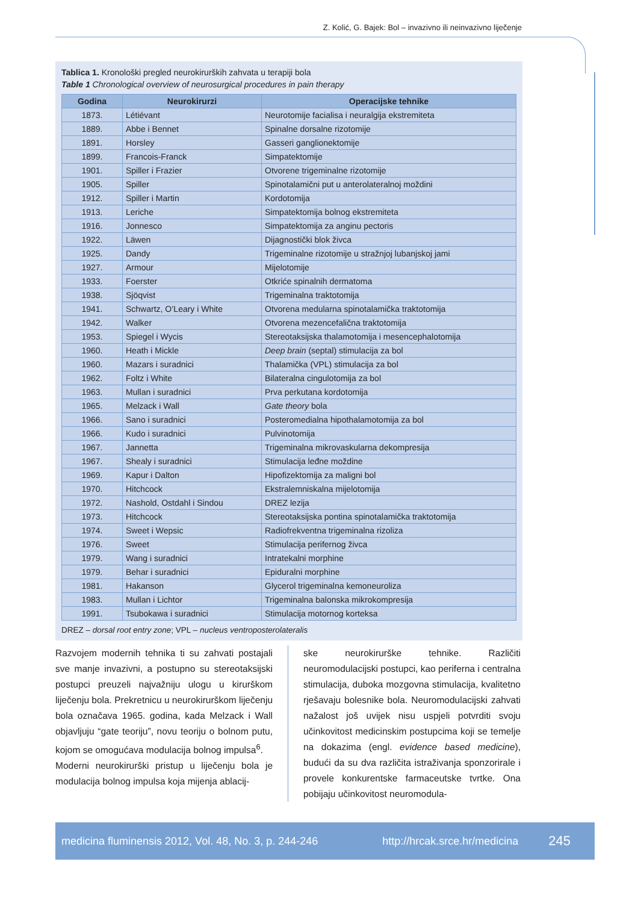Z. Kolić, G. Bajek: Bol – invazivno ili neinvazivno liječenje
Tablica 1. Kronološki pregled neurokirurških zahvata u terapiji bola
Table 1 Chronological overview of neurosurgical procedures in pain therapy
| Godina | Neurokirurzi | Operacijske tehnike |
| --- | --- | --- |
| 1873. | Létiévant | Neurotomije facialisa i neuralgija ekstremiteta |
| 1889. | Abbe i Bennet | Spinalne dorsalne rizotomije |
| 1891. | Horsley | Gasseri ganglionektomije |
| 1899. | Francois-Franck | Simpatektomije |
| 1901. | Spiller i Frazier | Otvorene trigeminalne rizotomije |
| 1905. | Spiller | Spinotalamični put u anterolateralnoj moždini |
| 1912. | Spiller i Martin | Kordotomija |
| 1913. | Leriche | Simpatektomija bolnog ekstremiteta |
| 1916. | Jonnesco | Simpatektomija za anginu pectoris |
| 1922. | Läwen | Dijagnostički blok živca |
| 1925. | Dandy | Trigeminalne rizotomije u stražnjoj lubanjskoj jami |
| 1927. | Armour | Mijelotomije |
| 1933. | Foerster | Otkriće spinalnih dermatoma |
| 1938. | Sjöqvist | Trigeminalna traktotomija |
| 1941. | Schwartz, O’Leary i White | Otvorena medularna spinotalamička traktotomija |
| 1942. | Walker | Otvorena mezencefalična traktotomija |
| 1953. | Spiegel i Wycis | Stereotaksijska thalamotomija i mesencephalotomija |
| 1960. | Heath i Mickle | Deep brain (septal) stimulacija za bol |
| 1960. | Mazars i suradnici | Thalamička (VPL) stimulacija za bol |
| 1962. | Foltz i White | Bilateralna cingulotomija za bol |
| 1963. | Mullan i suradnici | Prva perkutana kordotomija |
| 1965. | Melzack i Wall | Gate theory bola |
| 1966. | Sano i suradnici | Posteromedialna hipothalamotomija za bol |
| 1966. | Kudo i suradnici | Pulvinotomija |
| 1967. | Jannetta | Trigeminalna mikrovaskularna dekompresija |
| 1967. | Shealy i suradnici | Stimulacija leđne moždine |
| 1969. | Kapur i Dalton | Hipofizektomija za maligni bol |
| 1970. | Hitchcock | Ekstralemniskalna mijelotomija |
| 1972. | Nashold, Ostdahl i Sindou | DREZ lezija |
| 1973. | Hitchcock | Stereotaksijska pontina spinotalamička traktotomija |
| 1974. | Sweet i Wepsic | Radiofrekventna trigeminalna rizoliza |
| 1976. | Sweet | Stimulacija perifernog živca |
| 1979. | Wang i suradnici | Intratekalni morphine |
| 1979. | Behar i suradnici | Epiduralni morphine |
| 1981. | Hakanson | Glycerol trigeminalna kemoneuroliza |
| 1983. | Mullan i Lichtor | Trigeminalna balonska mikrokompresija |
| 1991. | Tsubokawa i suradnici | Stimulacija motornog korteksa |
DREZ – dorsal root entry zone; VPL – nucleus ventroposterolateralis
Razvojem modernih tehnika ti su zahvati postajali sve manje invazivni, a postupno su stereotaksijski postupci preuzeli najvažniju ulogu u kirurškom liječenju bola. Prekretnicu u neurokirurškom liječenju bola označava 1965. godina, kada Melzack i Wall objavljuju “gate teoriju”, novu teoriju o bolnom putu, kojom se omogućava modulacija bolnog impulsa<sup>6</sup>.
Moderni neurokirurški pristup u liječenju bola je modulacija bolnog impulsa koja mijenja ablacij-
ske neurokirurške tehnike. Različiti neuromodulacijski postupci, kao periferna i centralna stimulacija, duboka mozgovna stimulacija, kvalitetno rješavaju bolesnike bola. Neuromodulacijski zahvati nažalost još uvijek nisu uspjeli potvrditi svoju učinkovitost medicinskim postupcima koji se temelje na dokazima (engl. evidence based medicine), budući da su dva različita istraživanja sponzorirale i provele konkurentske farmaceutske tvrtke. Ona pobijaju učinkovitost neuromodula-
medicina fluminensis 2012, Vol. 48, No. 3, p. 244-246 http://hrcak.srce.hr/medicina 245